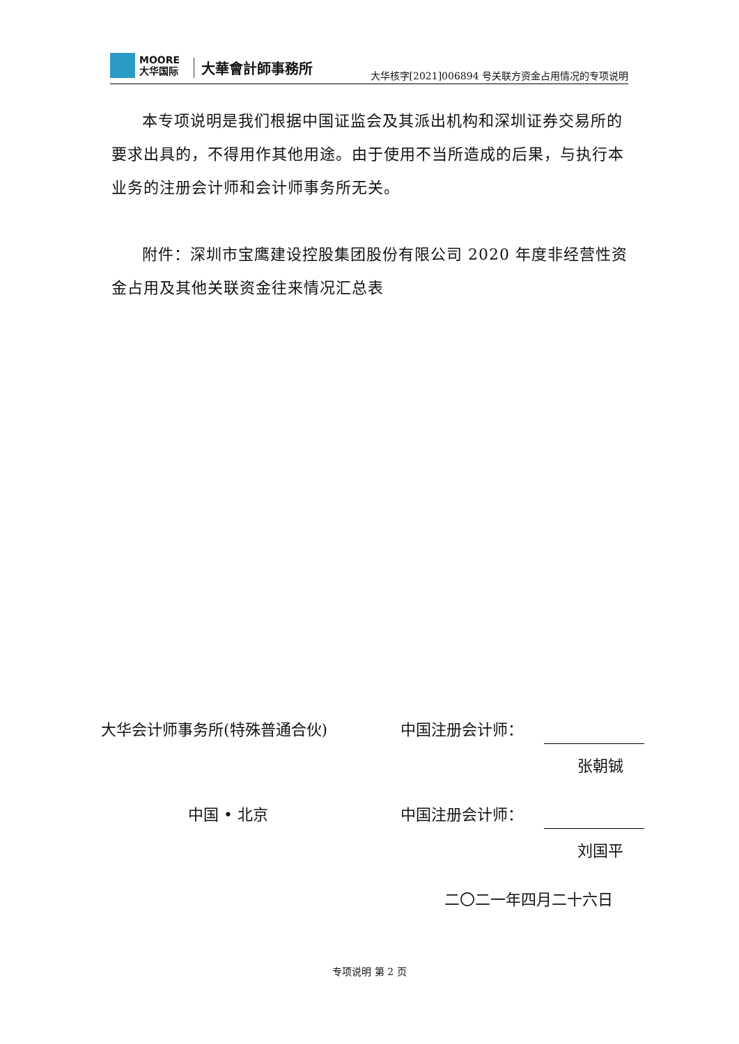MOORE
大华国际
大華會計師事務所
大华核字[2021]006894 号关联方资金占用情况的专项说明
本专项说明是我们根据中国证监会及其派出机构和深圳证券交易所的要求出具的，不得用作其他用途。由于使用不当所造成的后果，与执行本业务的注册会计师和会计师事务所无关。
附件：深圳市宝鹰建设控股集团股份有限公司 2020 年度非经营性资金占用及其他关联资金往来情况汇总表
大华会计师事务所(特殊普通合伙) 中国注册会计师：
张朝铖
中国 • 北京 中国注册会计师：
刘国平
二〇二一年四月二十六日
专项说明 第 2 页